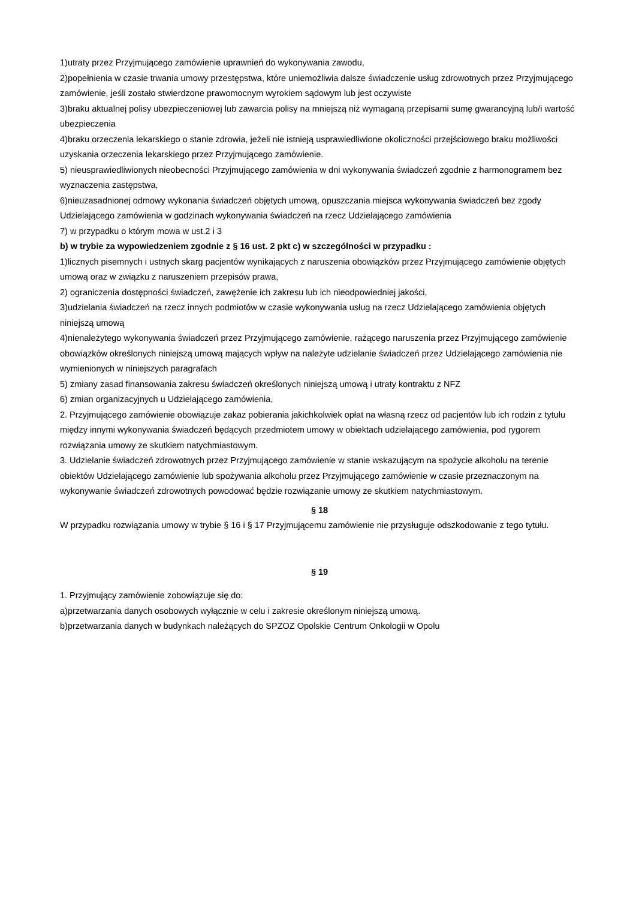1)utraty przez Przyjmującego zamówienie uprawnień do wykonywania zawodu,
2)popełnienia w czasie trwania umowy przestępstwa, które uniemożliwia dalsze świadczenie usług zdrowotnych przez Przyjmującego zamówienie, jeśli zostało stwierdzone prawomocnym wyrokiem sądowym lub jest oczywiste
3)braku aktualnej polisy ubezpieczeniowej lub zawarcia polisy na mniejszą niż wymaganą przepisami sumę gwarancyjną lub/i wartość ubezpieczenia
4)braku orzeczenia lekarskiego o stanie zdrowia, jeżeli nie istnieją usprawiedliwione okoliczności przejściowego braku możliwości uzyskania orzeczenia lekarskiego przez Przyjmującego zamówienie.
5) nieusprawiedliwionych nieobecności Przyjmującego zamówienia w dni wykonywania świadczeń zgodnie z harmonogramem bez wyznaczenia zastępstwa,
6)nieuzasadnionej odmowy wykonania świadczeń objętych umową, opuszczania miejsca wykonywania świadczeń bez zgody Udzielającego zamówienia w godzinach wykonywania świadczeń na rzecz Udzielającego zamówienia
7) w przypadku o którym mowa w ust.2 i 3
b) w trybie za wypowiedzeniem zgodnie z § 16 ust. 2 pkt c) w szczególności w przypadku :
1)licznych pisemnych i ustnych skarg pacjentów wynikających z naruszenia obowiązków przez Przyjmującego zamówienie objętych umową oraz w związku z naruszeniem przepisów prawa,
2) ograniczenia dostępności świadczeń, zawężenie ich zakresu lub ich nieodpowiedniej jakości,
3)udzielania świadczeń na rzecz innych podmiotów w czasie wykonywania usług na rzecz Udzielającego zamówienia objętych niniejszą umową
4)nienależytego wykonywania świadczeń przez Przyjmującego zamówienie, rażącego naruszenia przez Przyjmującego zamówienie obowiązków określonych niniejszą umową mających wpływ na należyte udzielanie świadczeń przez Udzielającego zamówienia nie wymienionych w niniejszych paragrafach
5) zmiany zasad finansowania zakresu świadczeń określonych niniejszą umową i utraty kontraktu z NFZ
6) zmian organizacyjnych u Udzielającego zamówienia,
2. Przyjmującego zamówienie obowiązuje zakaz pobierania jakichkolwiek opłat na własną rzecz od pacjentów lub ich rodzin z tytułu między innymi wykonywania świadczeń będących przedmiotem umowy w obiektach udzielającego zamówienia, pod rygorem rozwiązania umowy ze skutkiem natychmiastowym.
3. Udzielanie świadczeń zdrowotnych przez Przyjmującego zamówienie w stanie wskazującym na spożycie alkoholu na terenie obiektów Udzielającego zamówienie lub spożywania alkoholu przez Przyjmującego zamówienie w czasie przeznaczonym na wykonywanie świadczeń zdrowotnych powodować będzie rozwiązanie umowy ze skutkiem natychmiastowym.
§ 18
W przypadku rozwiązania umowy w trybie § 16 i § 17 Przyjmującemu zamówienie nie przysługuje odszkodowanie z tego tytułu.
§ 19
1. Przyjmujący zamówienie zobowiązuje się do:
a)przetwarzania danych osobowych wyłącznie w celu i zakresie określonym niniejszą umową.
b)przetwarzania danych w budynkach należących do SPZOZ Opolskie Centrum Onkologii w Opolu